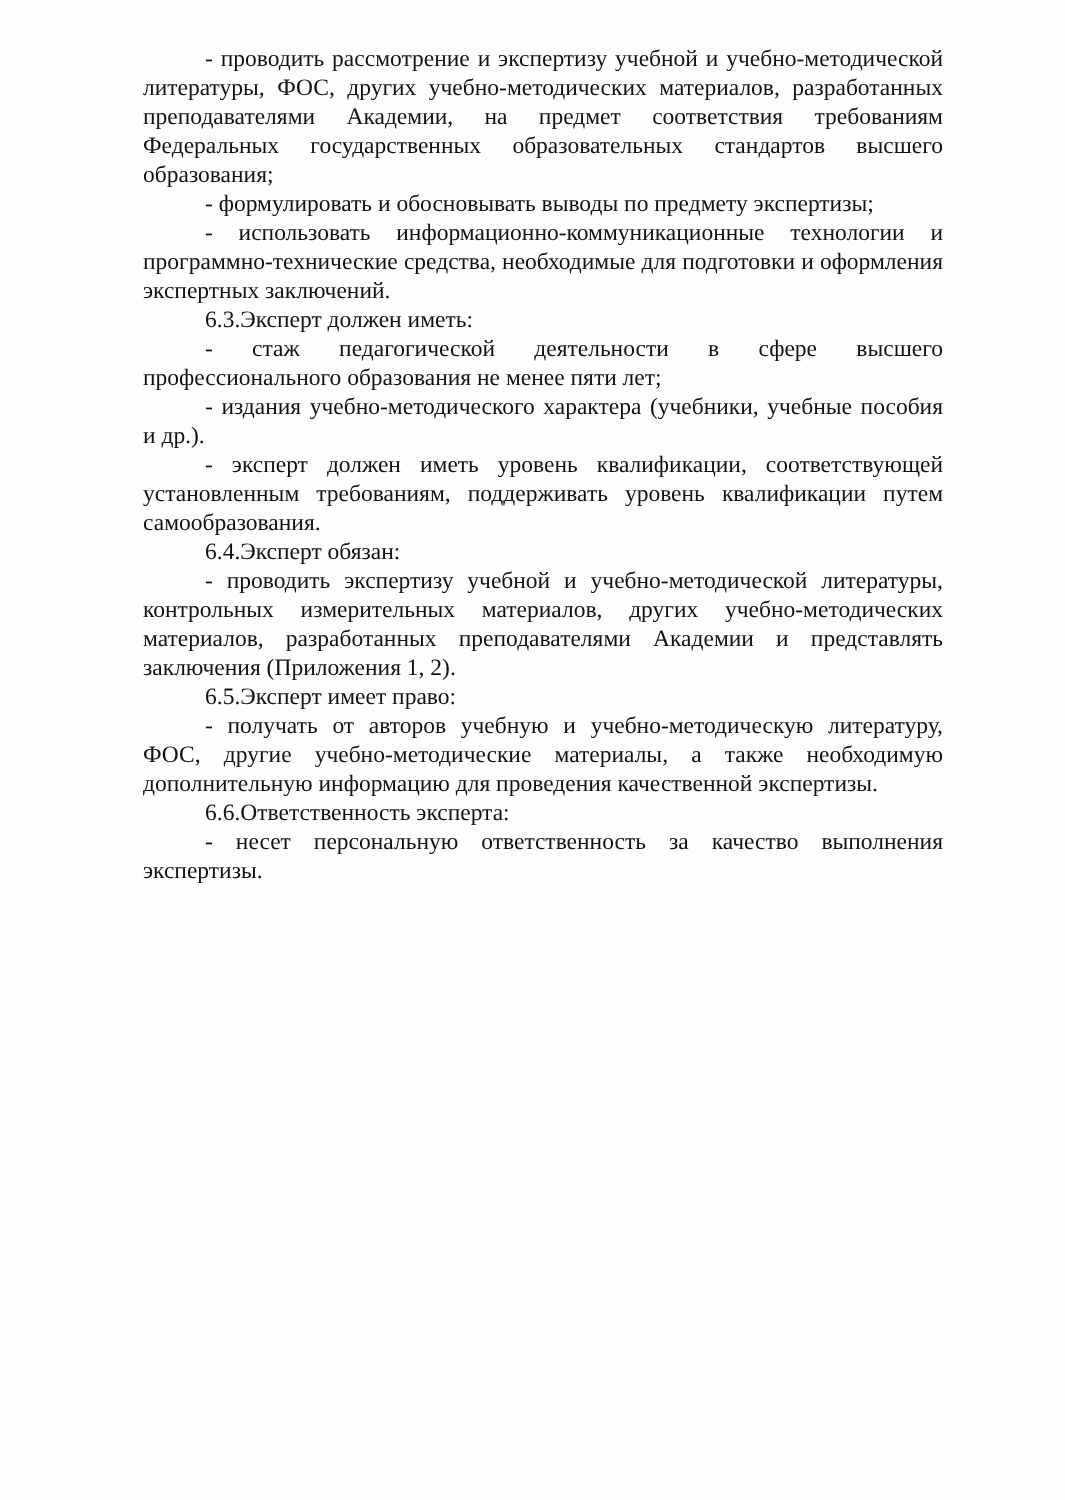- проводить рассмотрение и экспертизу учебной и учебно-методической литературы, ФОС, других учебно-методических материалов, разработанных преподавателями Академии, на предмет соответствия требованиям Федеральных государственных образовательных стандартов высшего образования;
- формулировать и обосновывать выводы по предмету экспертизы;
- использовать информационно-коммуникационные технологии и программно-технические средства, необходимые для подготовки и оформления экспертных заключений.
6.3.Эксперт должен иметь:
- стаж педагогической деятельности в сфере высшего профессионального образования не менее пяти лет;
- издания учебно-методического характера (учебники, учебные пособия и др.).
- эксперт должен иметь уровень квалификации, соответствующей установленным требованиям, поддерживать уровень квалификации путем самообразования.
6.4.Эксперт обязан:
- проводить экспертизу учебной и учебно-методической литературы, контрольных измерительных материалов, других учебно-методических материалов, разработанных преподавателями Академии и представлять заключения (Приложения 1, 2).
6.5.Эксперт имеет право:
- получать от авторов учебную и учебно-методическую литературу, ФОС, другие учебно-методические материалы, а также необходимую дополнительную информацию для проведения качественной экспертизы.
6.6.Ответственность эксперта:
- несет персональную ответственность за качество выполнения экспертизы.